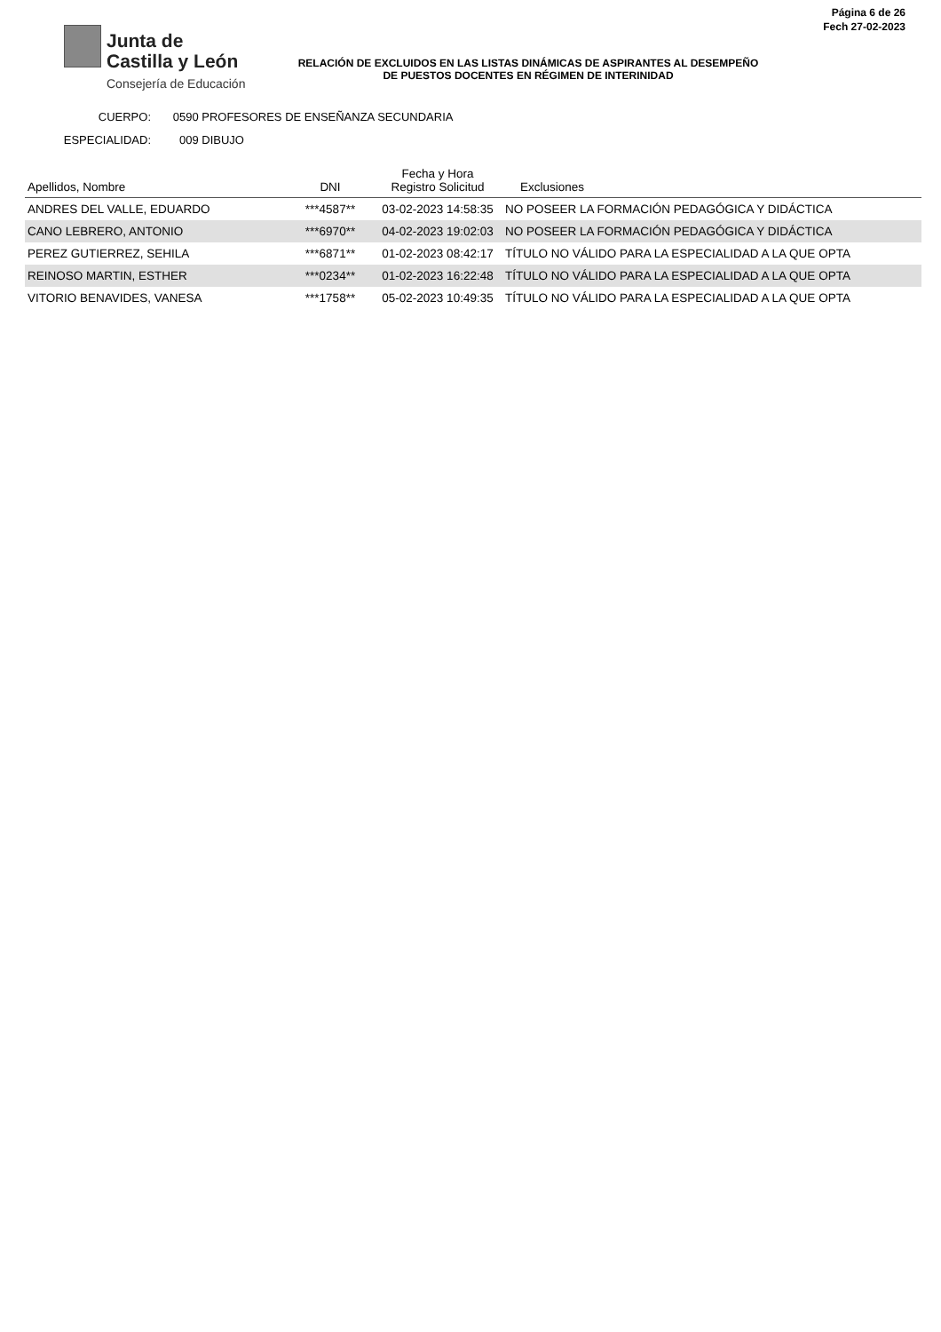Junta de
Castilla y León
Consejería de Educación
Página 6 de 26
Fech 27-02-2023
RELACIÓN DE EXCLUIDOS EN LAS LISTAS DINÁMICAS DE ASPIRANTES AL DESEMPEÑO DE PUESTOS DOCENTES EN RÉGIMEN DE INTERINIDAD
CUERPO: 0590 PROFESORES DE ENSEÑANZA SECUNDARIA
ESPECIALIDAD: 009 DIBUJO
| Apellidos, Nombre | DNI | Fecha y Hora Registro Solicitud | Exclusiones |
| --- | --- | --- | --- |
| ANDRES DEL VALLE, EDUARDO | ***4587** | 03-02-2023 14:58:35 | NO POSEER LA FORMACIÓN PEDAGÓGICA Y DIDÁCTICA |
| CANO LEBRERO, ANTONIO | ***6970** | 04-02-2023 19:02:03 | NO POSEER LA FORMACIÓN PEDAGÓGICA Y DIDÁCTICA |
| PEREZ GUTIERREZ, SEHILA | ***6871** | 01-02-2023 08:42:17 | TÍTULO NO VÁLIDO PARA LA ESPECIALIDAD A LA QUE OPTA |
| REINOSO MARTIN, ESTHER | ***0234** | 01-02-2023 16:22:48 | TÍTULO NO VÁLIDO PARA LA ESPECIALIDAD A LA QUE OPTA |
| VITORIO BENAVIDES, VANESA | ***1758** | 05-02-2023 10:49:35 | TÍTULO NO VÁLIDO PARA LA ESPECIALIDAD A LA QUE OPTA |